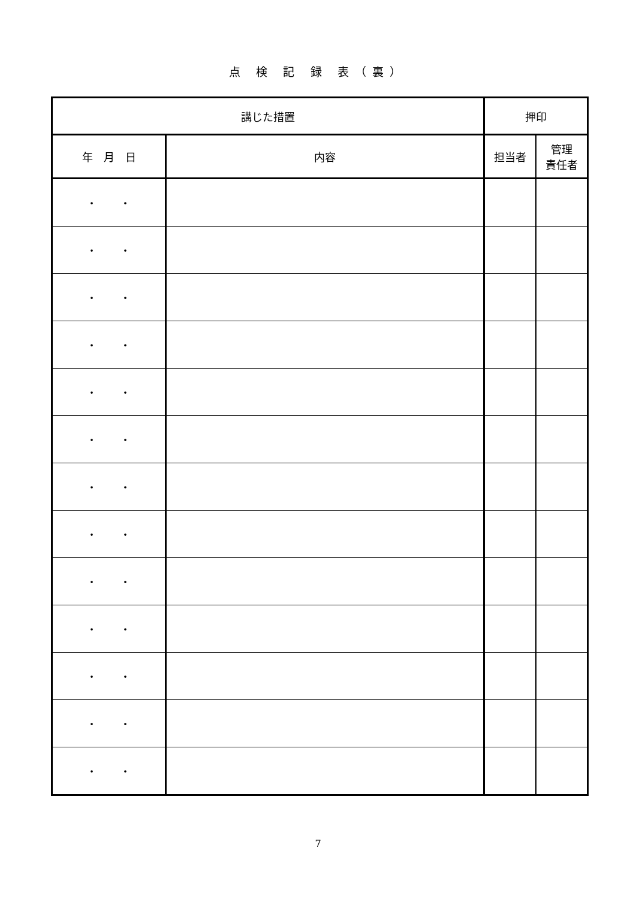点 検 記 録 表（裏）
| 講じた措置 | | 押印 | |
| --- | --- | --- | --- |
| 年 月 日 | 内容 | 担当者 | 管理 責任者 |
| ・・ | | | |
| ・・ | | | |
| ・・ | | | |
| ・・ | | | |
| ・・ | | | |
| ・・ | | | |
| ・・ | | | |
| ・・ | | | |
| ・・ | | | |
| ・・ | | | |
| ・・ | | | |
| ・・ | | | |
| ・・ | | | |
7